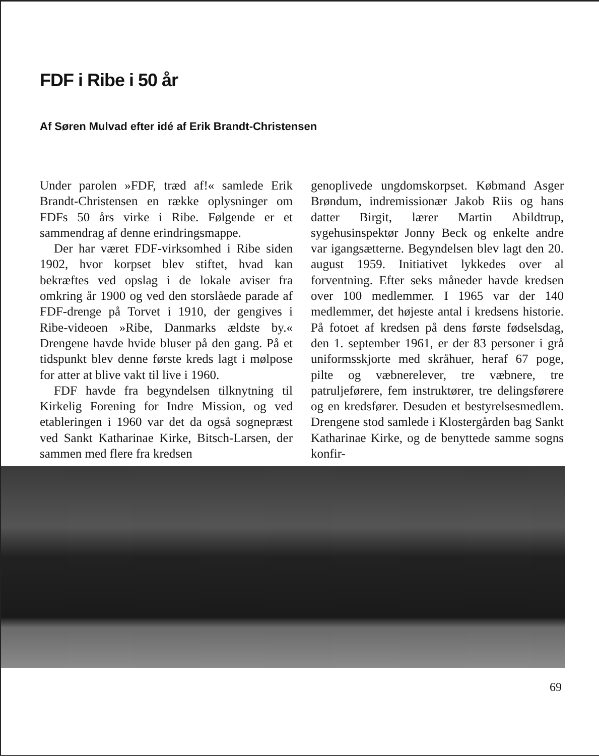FDF i Ribe i 50 år
Af Søren Mulvad efter idé af Erik Brandt-Christensen
Under parolen »FDF, træd af!« samlede Erik Brandt-Christensen en række oplysninger om FDFs 50 års virke i Ribe. Følgende er et sammendrag af denne erindringsmappe.
Der har været FDF-virksomhed i Ribe siden 1902, hvor korpset blev stiftet, hvad kan bekræftes ved opslag i de lokale aviser fra omkring år 1900 og ved den storslåede parade af FDF-drenge på Torvet i 1910, der gengives i Ribe-videoen »Ribe, Danmarks ældste by.« Drengene havde hvide bluser på den gang. På et tidspunkt blev denne første kreds lagt i mølpose for atter at blive vakt til live i 1960.
FDF havde fra begyndelsen tilknytning til Kirkelig Forening for Indre Mission, og ved etableringen i 1960 var det da også sognepræst ved Sankt Katharinae Kirke, Bitsch-Larsen, der sammen med flere fra kredsen
genoplivede ungdomskorpset. Købmand Asger Brøndum, indremissionær Jakob Riis og hans datter Birgit, lærer Martin Abildtrup, sygehusinspektør Jonny Beck og enkelte andre var igangsætterne. Begyndelsen blev lagt den 20. august 1959. Initiativet lykkedes over al forventning. Efter seks måneder havde kredsen over 100 medlemmer. I 1965 var der 140 medlemmer, det højeste antal i kredsens historie. På fotoet af kredsen på dens første fødselsdag, den 1. september 1961, er der 83 personer i grå uniformsskjorte med skråhuer, heraf 67 poge, pilte og væbnerelever, tre væbnere, tre patruljeførere, fem instruktører, tre delingsførere og en kredsfører. Desuden et bestyrelsesmedlem. Drengene stod samlede i Klostergården bag Sankt Katharinae Kirke, og de benyttede samme sogns konfir-
69